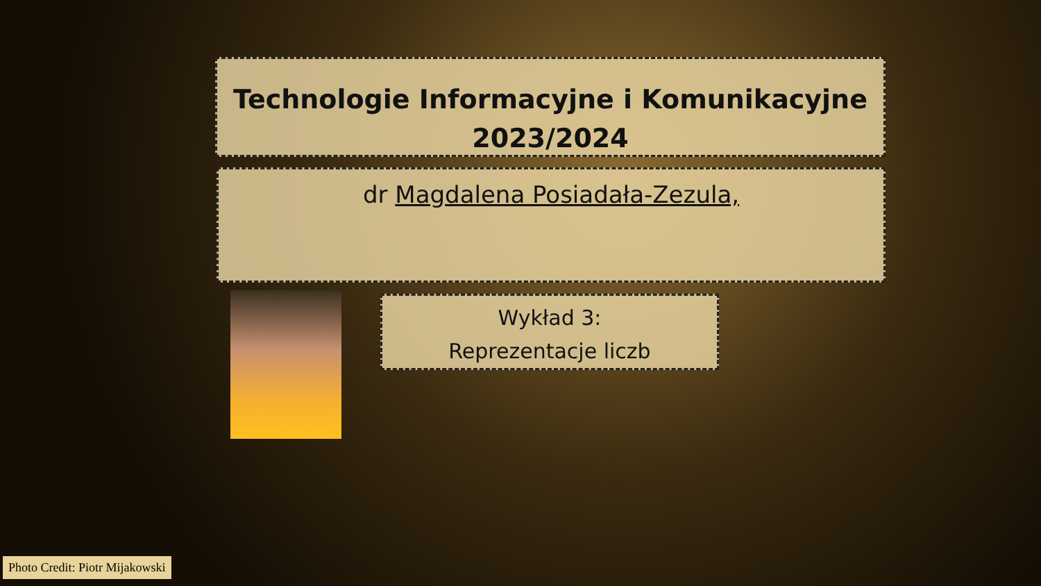Technologie Informacyjne i Komunikacyjne
2023/2024
dr Magdalena Posiadała-Zezula,
Wykład 3:
Reprezentacje liczb
Photo Credit: Piotr Mijakowski